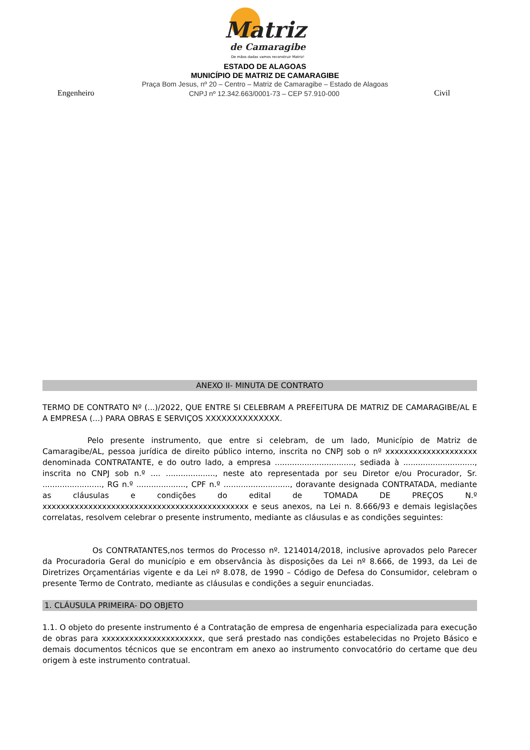Matriz
de Camaragibe
De mãos dadas vamos reconstruir Matriz!
ESTADO DE ALAGOAS
MUNICÍPIO DE MATRIZ DE CAMARAGIBE
Praça Bom Jesus, nº 20 – Centro – Matriz de Camaragibe – Estado de Alagoas
Engenheiro CNPJ nº 12.342.663/0001-73 – CEP 57.910-000 Civil
ANEXO II- MINUTA DE CONTRATO
TERMO DE CONTRATO Nº (...)/2022, QUE ENTRE SI CELEBRAM A PREFEITURA DE MATRIZ DE CAMARAGIBE/AL E A EMPRESA (...) PARA OBRAS E SERVIÇOS XXXXXXXXXXXXXX.
Pelo presente instrumento, que entre si celebram, de um lado, Município de Matriz de Camaragibe/AL, pessoa jurídica de direito público interno, inscrita no CNPJ sob o nº xxxxxxxxxxxxxxxxxxxx denominada CONTRATANTE, e do outro lado, a empresa ................................, sediada à ............................., inscrita no CNPJ sob n.º .... ...................., neste ato representada por seu Diretor e/ou Procurador, Sr. ........................, RG n.º ...................., CPF n.º ..........................., doravante designada CONTRATADA, mediante as cláusulas e condições do edital de TOMADA DE PREÇOS N.º xxxxxxxxxxxxxxxxxxxxxxxxxxxxxxxxxxxxxxxxxxxxx e seus anexos, na Lei n. 8.666/93 e demais legislações correlatas, resolvem celebrar o presente instrumento, mediante as cláusulas e as condições seguintes:
Os CONTRATANTES,nos termos do Processo nº. 1214014/2018, inclusive aprovados pelo Parecer da Procuradoria Geral do município e em observância às disposições da Lei nº 8.666, de 1993, da Lei de Diretrizes Orçamentárias vigente e da Lei nº 8.078, de 1990 – Código de Defesa do Consumidor, celebram o presente Termo de Contrato, mediante as cláusulas e condições a seguir enunciadas.
1. CLÁUSULA PRIMEIRA- DO OBJETO
1.1. O objeto do presente instrumento é a Contratação de empresa de engenharia especializada para execução de obras para xxxxxxxxxxxxxxxxxxxxxx, que será prestado nas condições estabelecidas no Projeto Básico e demais documentos técnicos que se encontram em anexo ao instrumento convocatório do certame que deu origem à este instrumento contratual.